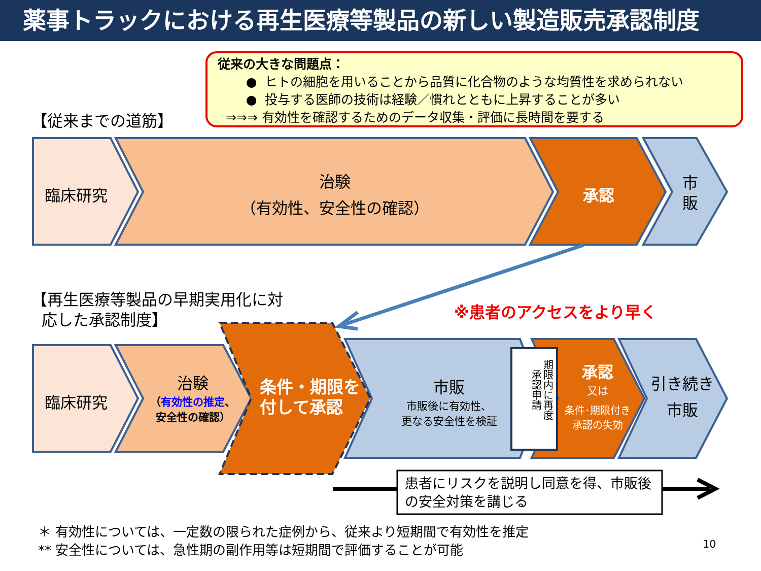薬事トラックにおける再生医療等製品の新しい製造販売承認制度
従来の大きな問題点：
● ヒトの細胞を用いることから品質に化合物のような均質性を求められない
● 投与する医師の技術は経験／慣れとともに上昇することが多い
⇒⇒⇒ 有効性を確認するためのデータ収集・評価に長時間を要する
【従来までの道筋】
臨床研究
治験
（有効性、安全性の確認）
承認
市
販
【再生医療等製品の早期実用化に対
応した承認制度】
※患者のアクセスをより早く
臨床研究
治験
（有効性の推定、
安全性の確認）
条件・期限を
付して承認
市販
市販後に有効性、
更なる安全性を検証
期限内に再度
承認申請
承認
又は
条件･期限付き
承認の失効
引き続き
市販
患者にリスクを説明し同意を得、市販後
の安全対策を講じる
＊ 有効性については、一定数の限られた症例から、従来より短期間で有効性を推定
** 安全性については、急性期の副作用等は短期間で評価することが可能
10